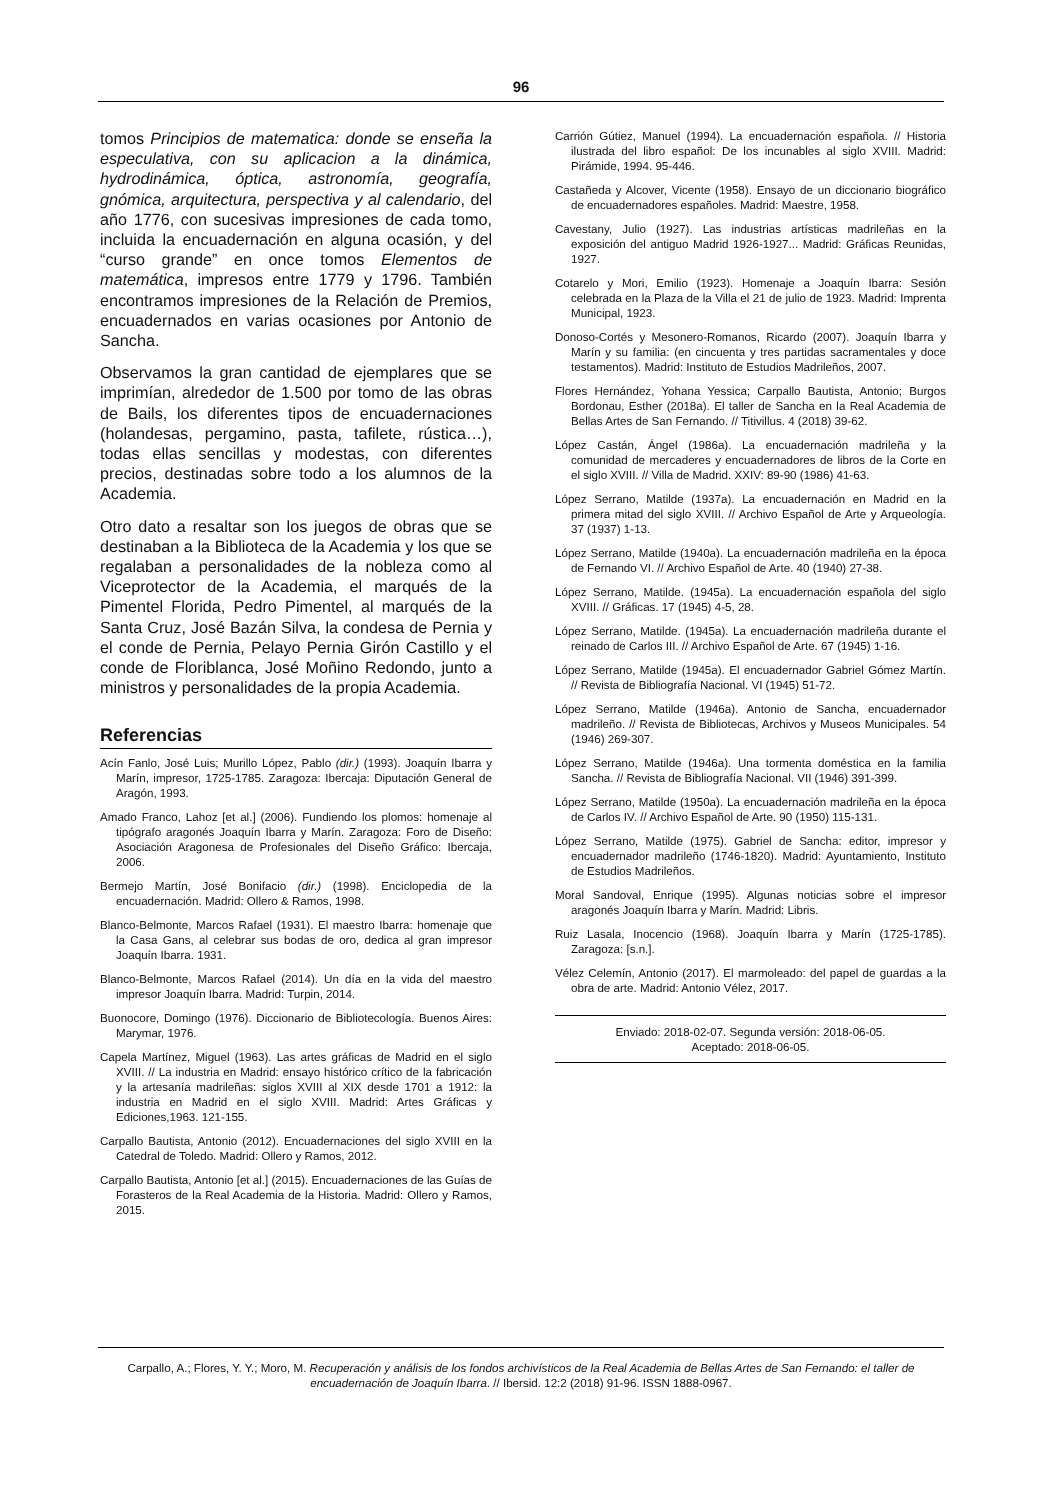96
tomos Principios de matematica: donde se enseña la especulativa, con su aplicacion a la dinámica, hydrodinámica, óptica, astronomía, geografía, gnómica, arquitectura, perspectiva y al calendario, del año 1776, con sucesivas impresiones de cada tomo, incluida la encuadernación en alguna ocasión, y del “curso grande” en once tomos Elementos de matemática, impresos entre 1779 y 1796. También encontramos impresiones de la Relación de Premios, encuadernados en varias ocasiones por Antonio de Sancha.
Observamos la gran cantidad de ejemplares que se imprimían, alrededor de 1.500 por tomo de las obras de Bails, los diferentes tipos de encuadernaciones (holandesas, pergamino, pasta, tafilete, rústica…), todas ellas sencillas y modestas, con diferentes precios, destinadas sobre todo a los alumnos de la Academia.
Otro dato a resaltar son los juegos de obras que se destinaban a la Biblioteca de la Academia y los que se regalaban a personalidades de la nobleza como al Viceprotector de la Academia, el marqués de la Pimentel Florida, Pedro Pimentel, al marqués de la Santa Cruz, José Bazán Silva, la condesa de Pernia y el conde de Pernia, Pelayo Pernia Girón Castillo y el conde de Floriblanca, José Moñino Redondo, junto a ministros y personalidades de la propia Academia.
Referencias
Acín Fanlo, José Luis; Murillo López, Pablo (dir.) (1993). Joaquín Ibarra y Marín, impresor, 1725-1785. Zaragoza: Ibercaja: Diputación General de Aragón, 1993.
Amado Franco, Lahoz [et al.] (2006). Fundiendo los plomos: homenaje al tipógrafo aragonés Joaquín Ibarra y Marín. Zaragoza: Foro de Diseño: Asociación Aragonesa de Profesionales del Diseño Gráfico: Ibercaja, 2006.
Bermejo Martín, José Bonifacio (dir.) (1998). Enciclopedia de la encuadernación. Madrid: Ollero & Ramos, 1998.
Blanco-Belmonte, Marcos Rafael (1931). El maestro Ibarra: homenaje que la Casa Gans, al celebrar sus bodas de oro, dedica al gran impresor Joaquín Ibarra. 1931.
Blanco-Belmonte, Marcos Rafael (2014). Un día en la vida del maestro impresor Joaquín Ibarra. Madrid: Turpin, 2014.
Buonocore, Domingo (1976). Diccionario de Bibliotecología. Buenos Aires: Marymar, 1976.
Capela Martínez, Miguel (1963). Las artes gráficas de Madrid en el siglo XVIII. // La industria en Madrid: ensayo histórico crítico de la fabricación y la artesanía madrileñas: siglos XVIII al XIX desde 1701 a 1912: la industria en Madrid en el siglo XVIII. Madrid: Artes Gráficas y Ediciones,1963. 121-155.
Carpallo Bautista, Antonio (2012). Encuadernaciones del siglo XVIII en la Catedral de Toledo. Madrid: Ollero y Ramos, 2012.
Carpallo Bautista, Antonio [et al.] (2015). Encuadernaciones de las Guías de Forasteros de la Real Academia de la Historia. Madrid: Ollero y Ramos, 2015.
Carrión Gútiez, Manuel (1994). La encuadernación española. // Historia ilustrada del libro español: De los incunables al siglo XVIII. Madrid: Pirámide, 1994. 95-446.
Castañeda y Alcover, Vicente (1958). Ensayo de un diccionario biográfico de encuadernadores españoles. Madrid: Maestre, 1958.
Cavestany, Julio (1927). Las industrias artísticas madrileñas en la exposición del antiguo Madrid 1926-1927... Madrid: Gráficas Reunidas, 1927.
Cotarelo y Mori, Emilio (1923). Homenaje a Joaquín Ibarra: Sesión celebrada en la Plaza de la Villa el 21 de julio de 1923. Madrid: Imprenta Municipal, 1923.
Donoso-Cortés y Mesonero-Romanos, Ricardo (2007). Joaquín Ibarra y Marín y su familia: (en cincuenta y tres partidas sacramentales y doce testamentos). Madrid: Instituto de Estudios Madrileños, 2007.
Flores Hernández, Yohana Yessica; Carpallo Bautista, Antonio; Burgos Bordonau, Esther (2018a). El taller de Sancha en la Real Academia de Bellas Artes de San Fernando. // Titivillus. 4 (2018) 39-62.
López Castán, Ángel (1986a). La encuadernación madrileña y la comunidad de mercaderes y encuadernadores de libros de la Corte en el siglo XVIII. // Villa de Madrid. XXIV: 89-90 (1986) 41-63.
López Serrano, Matilde (1937a). La encuadernación en Madrid en la primera mitad del siglo XVIII. // Archivo Español de Arte y Arqueología. 37 (1937) 1-13.
López Serrano, Matilde (1940a). La encuadernación madrileña en la época de Fernando VI. // Archivo Español de Arte. 40 (1940) 27-38.
López Serrano, Matilde. (1945a). La encuadernación española del siglo XVIII. // Gráficas. 17 (1945) 4-5, 28.
López Serrano, Matilde. (1945a). La encuadernación madrileña durante el reinado de Carlos III. // Archivo Español de Arte. 67 (1945) 1-16.
López Serrano, Matilde (1945a). El encuadernador Gabriel Gómez Martín. // Revista de Bibliografía Nacional. VI (1945) 51-72.
López Serrano, Matilde (1946a). Antonio de Sancha, encuadernador madrileño. // Revista de Bibliotecas, Archivos y Museos Municipales. 54 (1946) 269-307.
López Serrano, Matilde (1946a). Una tormenta doméstica en la familia Sancha. // Revista de Bibliografía Nacional. VII (1946) 391-399.
López Serrano, Matilde (1950a). La encuadernación madrileña en la época de Carlos IV. // Archivo Español de Arte. 90 (1950) 115-131.
López Serrano, Matilde (1975). Gabriel de Sancha: editor, impresor y encuadernador madrileño (1746-1820). Madrid: Ayuntamiento, Instituto de Estudios Madrileños.
Moral Sandoval, Enrique (1995). Algunas noticias sobre el impresor aragonés Joaquín Ibarra y Marín. Madrid: Libris.
Ruiz Lasala, Inocencio (1968). Joaquín Ibarra y Marín (1725-1785). Zaragoza: [s.n.].
Vélez Celemín, Antonio (2017). El marmoleado: del papel de guardas a la obra de arte. Madrid: Antonio Vélez, 2017.
Enviado: 2018-02-07. Segunda versión: 2018-06-05.
Aceptado: 2018-06-05.
Carpallo, A.; Flores, Y. Y.; Moro, M. Recuperación y análisis de los fondos archivísticos de la Real Academia de Bellas Artes de San Fernando: el taller de encuadernación de Joaquín Ibarra. // Ibersid. 12:2 (2018) 91-96. ISSN 1888-0967.